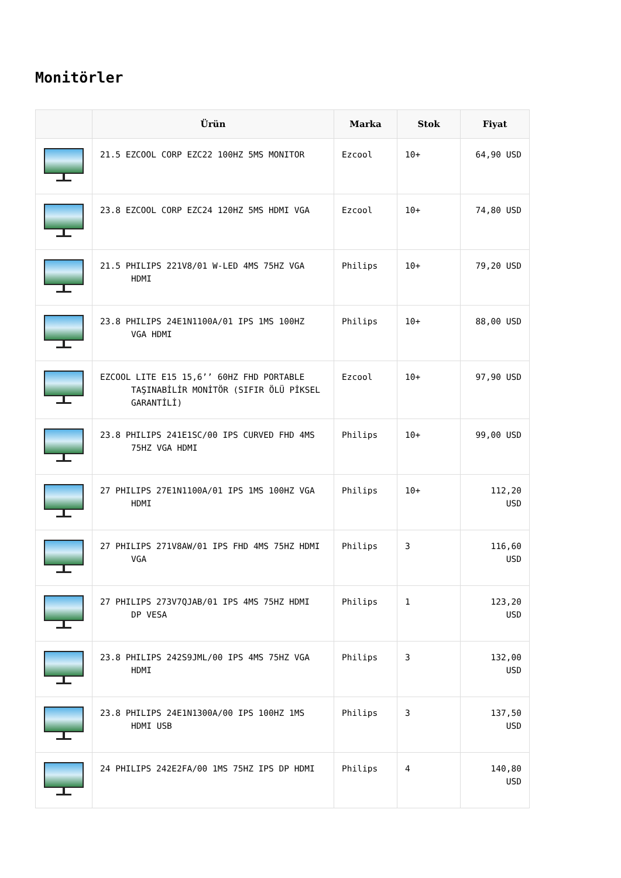Monitörler
| | Ürün | Marka | Stok | Fiyat |
| --- | --- | --- | --- | --- |
| | 21.5 EZCOOL CORP EZC22 100HZ 5MS MONITOR | Ezcool | 10+ | 64,90 USD |
| | 23.8 EZCOOL CORP EZC24 120HZ 5MS HDMI VGA | Ezcool | 10+ | 74,80 USD |
| | 21.5 PHILIPS 221V8/01 W-LED 4MS 75HZ VGA HDMI | Philips | 10+ | 79,20 USD |
| | 23.8 PHILIPS 24E1N1100A/01 IPS 1MS 100HZ VGA HDMI | Philips | 10+ | 88,00 USD |
| | EZCOOL LITE E15 15,6’’ 60HZ FHD PORTABLE TAŞINABİLİR MONİTÖR (SIFIR ÖLÜ PİKSEL GARANTİLİ) | Ezcool | 10+ | 97,90 USD |
| | 23.8 PHILIPS 241E1SC/00 IPS CURVED FHD 4MS 75HZ VGA HDMI | Philips | 10+ | 99,00 USD |
| | 27 PHILIPS 27E1N1100A/01 IPS 1MS 100HZ VGA HDMI | Philips | 10+ | 112,20 USD |
| | 27 PHILIPS 271V8AW/01 IPS FHD 4MS 75HZ HDMI VGA | Philips | 3 | 116,60 USD |
| | 27 PHILIPS 273V7QJAB/01 IPS 4MS 75HZ HDMI DP VESA | Philips | 1 | 123,20 USD |
| | 23.8 PHILIPS 242S9JML/00 IPS 4MS 75HZ VGA HDMI | Philips | 3 | 132,00 USD |
| | 23.8 PHILIPS 24E1N1300A/00 IPS 100HZ 1MS HDMI USB | Philips | 3 | 137,50 USD |
| | 24 PHILIPS 242E2FA/00 1MS 75HZ IPS DP HDMI | Philips | 4 | 140,80 USD |